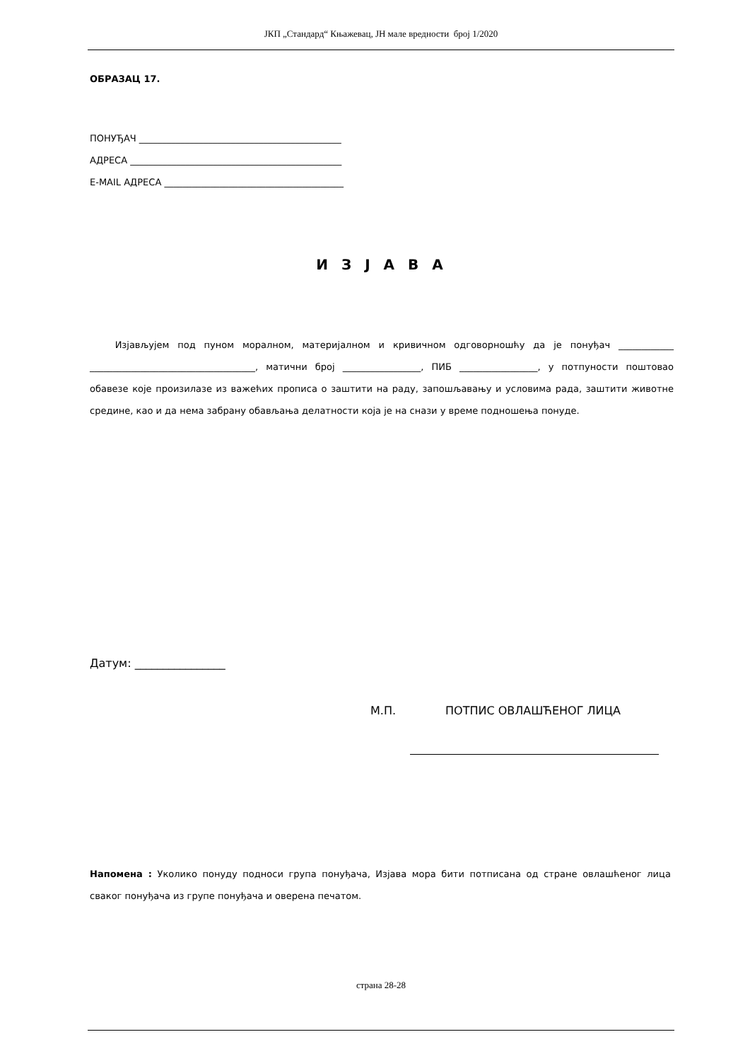ЈКП „Стандард“ Књажевац, ЈН мале вредности број 1/2020
ОБРАЗАЦ 17.
ПОНУЂАЧ ____________________________________________
АДРЕСА ______________________________________________
E-MAIL АДРЕСА _______________________________________
И З Ј А В А
Изјављујем под пуном моралном, материјалном и кривичном одговорношћу да је понуђач ____________ ____________________________________, матични број _________________, ПИБ _________________, у потпуности поштовао обавезе које произилазе из важећих прописа о заштити на раду, запошљавању и условима рада, заштити животне средине, као и да нема забрану обављања делатности која је на снази у време подношења понуде.
Датум: ________________
М.П. ПОТПИС ОВЛАШЋЕНОГ ЛИЦА
Напомена : Уколико понуду подноси група понуђача, Изјава мора бити потписана од стране овлашћеног лица сваког понуђача из групе понуђача и оверена печатом.
страна 28-28